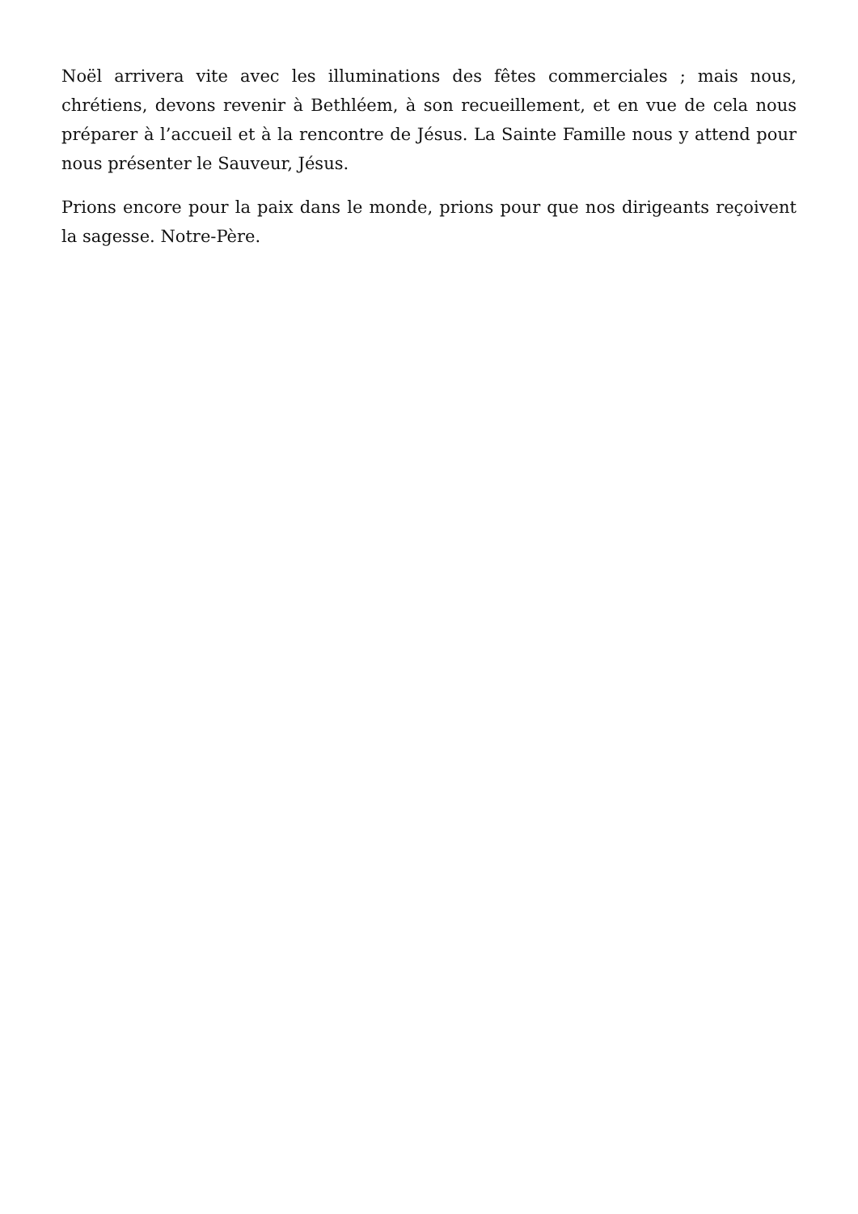Noël arrivera vite avec les illuminations des fêtes commerciales ; mais nous, chrétiens, devons revenir à Bethléem, à son recueillement, et en vue de cela nous préparer à l’accueil et à la rencontre de Jésus. La Sainte Famille nous y attend pour nous présenter le Sauveur, Jésus.
Prions encore pour la paix dans le monde, prions pour que nos dirigeants reçoivent la sagesse. Notre-Père.